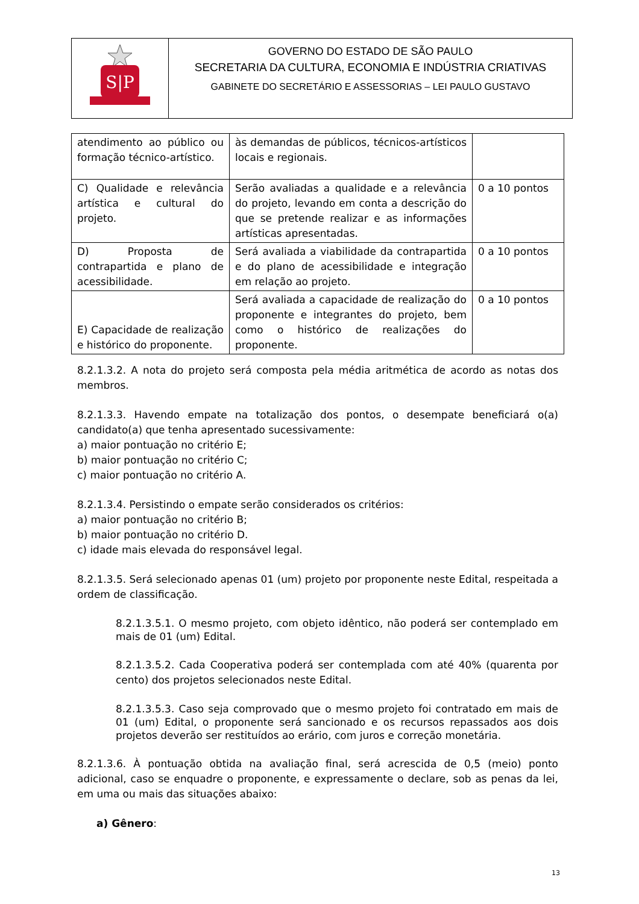S|P
GOVERNO DO ESTADO DE SÃO PAULO
SECRETARIA DA CULTURA, ECONOMIA E INDÚSTRIA CRIATIVAS
GABINETE DO SECRETÁRIO E ASSESSORIAS – LEI PAULO GUSTAVO
| atendimento ao público ou formação técnico-artístico. | às demandas de públicos, técnicos-artísticos locais e regionais. | |
| C) Qualidade e relevância artística e cultural do projeto. | Serão avaliadas a qualidade e a relevância do projeto, levando em conta a descrição do que se pretende realizar e as informações artísticas apresentadas. | 0 a 10 pontos |
| D) Proposta de contrapartida e plano de acessibilidade. | Será avaliada a viabilidade da contrapartida e do plano de acessibilidade e integração em relação ao projeto. | 0 a 10 pontos |
| E) Capacidade de realização e histórico do proponente. | Será avaliada a capacidade de realização do proponente e integrantes do projeto, bem como o histórico de realizações do proponente. | 0 a 10 pontos |
8.2.1.3.2. A nota do projeto será composta pela média aritmética de acordo as notas dos membros.
8.2.1.3.3. Havendo empate na totalização dos pontos, o desempate beneficiará o(a) candidato(a) que tenha apresentado sucessivamente:
a) maior pontuação no critério E;
b) maior pontuação no critério C;
c) maior pontuação no critério A.
8.2.1.3.4. Persistindo o empate serão considerados os critérios:
a) maior pontuação no critério B;
b) maior pontuação no critério D.
c) idade mais elevada do responsável legal.
8.2.1.3.5. Será selecionado apenas 01 (um) projeto por proponente neste Edital, respeitada a ordem de classificação.
8.2.1.3.5.1. O mesmo projeto, com objeto idêntico, não poderá ser contemplado em mais de 01 (um) Edital.
8.2.1.3.5.2. Cada Cooperativa poderá ser contemplada com até 40% (quarenta por cento) dos projetos selecionados neste Edital.
8.2.1.3.5.3. Caso seja comprovado que o mesmo projeto foi contratado em mais de 01 (um) Edital, o proponente será sancionado e os recursos repassados aos dois projetos deverão ser restituídos ao erário, com juros e correção monetária.
8.2.1.3.6. À pontuação obtida na avaliação final, será acrescida de 0,5 (meio) ponto adicional, caso se enquadre o proponente, e expressamente o declare, sob as penas da lei, em uma ou mais das situações abaixo:
a) Gênero:
13